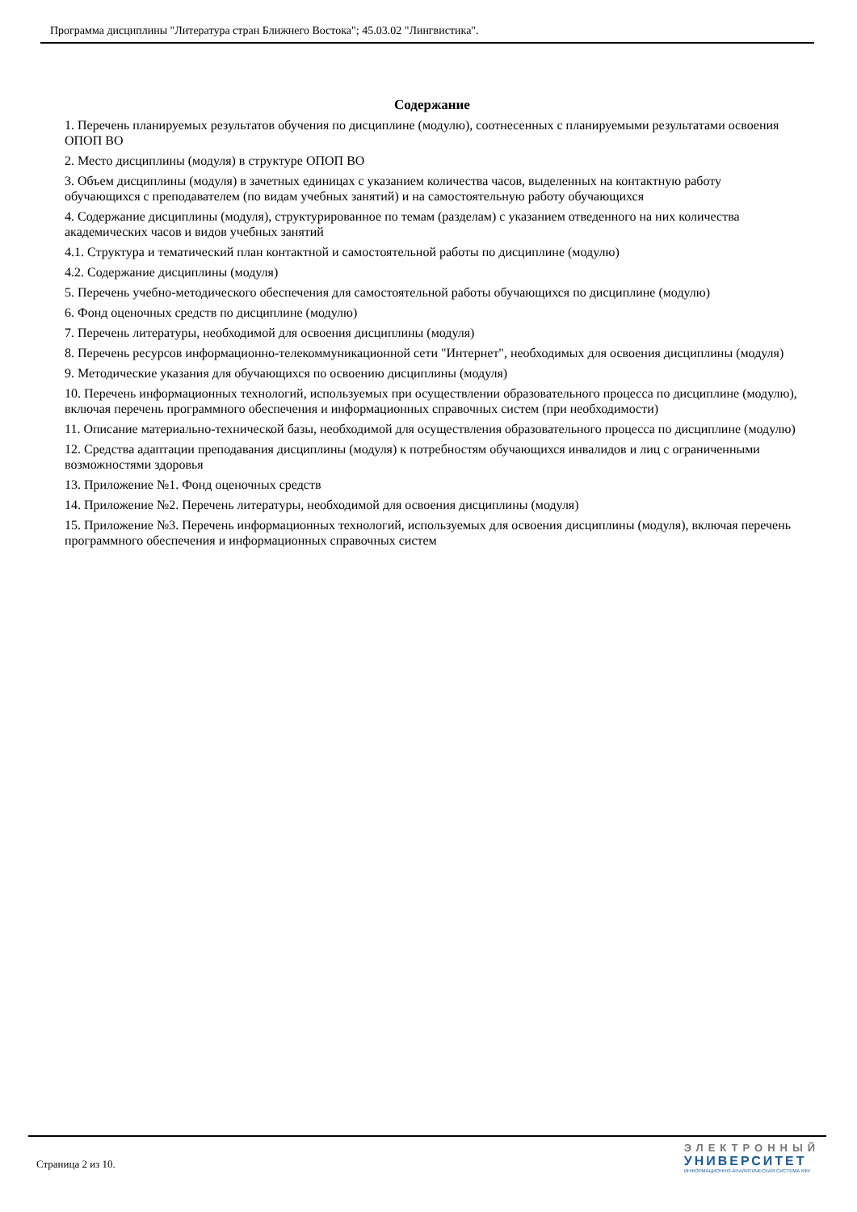Программа дисциплины "Литература стран Ближнего Востока"; 45.03.02 "Лингвистика".
Содержание
1. Перечень планируемых результатов обучения по дисциплине (модулю), соотнесенных с планируемыми результатами освоения ОПОП ВО
2. Место дисциплины (модуля) в структуре ОПОП ВО
3. Объем дисциплины (модуля) в зачетных единицах с указанием количества часов, выделенных на контактную работу обучающихся с преподавателем (по видам учебных занятий) и на самостоятельную работу обучающихся
4. Содержание дисциплины (модуля), структурированное по темам (разделам) с указанием отведенного на них количества академических часов и видов учебных занятий
4.1. Структура и тематический план контактной и самостоятельной работы по дисциплине (модулю)
4.2. Содержание дисциплины (модуля)
5. Перечень учебно-методического обеспечения для самостоятельной работы обучающихся по дисциплине (модулю)
6. Фонд оценочных средств по дисциплине (модулю)
7. Перечень литературы, необходимой для освоения дисциплины (модуля)
8. Перечень ресурсов информационно-телекоммуникационной сети "Интернет", необходимых для освоения дисциплины (модуля)
9. Методические указания для обучающихся по освоению дисциплины (модуля)
10. Перечень информационных технологий, используемых при осуществлении образовательного процесса по дисциплине (модулю), включая перечень программного обеспечения и информационных справочных систем (при необходимости)
11. Описание материально-технической базы, необходимой для осуществления образовательного процесса по дисциплине (модулю)
12. Средства адаптации преподавания дисциплины (модуля) к потребностям обучающихся инвалидов и лиц с ограниченными возможностями здоровья
13. Приложение №1. Фонд оценочных средств
14. Приложение №2. Перечень литературы, необходимой для освоения дисциплины (модуля)
15. Приложение №3. Перечень информационных технологий, используемых для освоения дисциплины (модуля), включая перечень программного обеспечения и информационных справочных систем
Страница 2 из 10.
ЭЛЕКТРОННЫЙ
УНИВЕРСИТЕТ
ИНФОРМАЦИОННО-АНАЛИТИЧЕСКАЯ СИСТЕМА КФУ